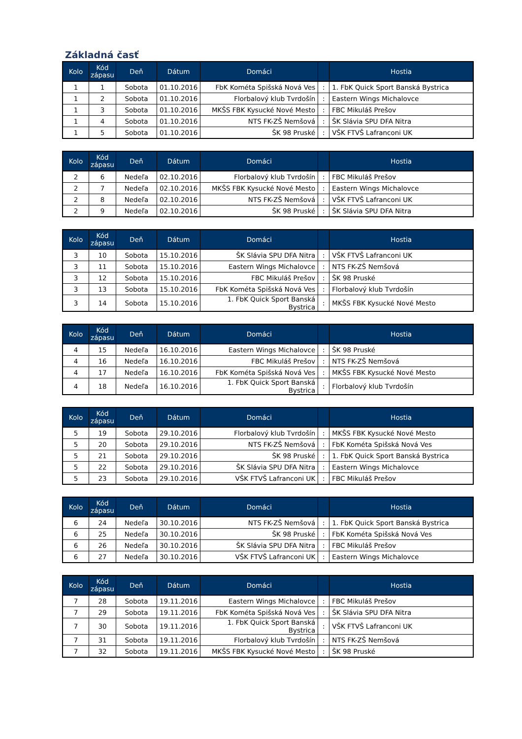Základná časť
| Kolo | Kód zápasu | Deň | Dátum | Domáci | | Hostia |
| --- | --- | --- | --- | --- | --- | --- |
| 1 | 1 | Sobota | 01.10.2016 | FbK Kométa Spišská Nová Ves | : | 1. FbK Quick Sport Banská Bystrica |
| 1 | 2 | Sobota | 01.10.2016 | Florbalový klub Tvrdošín | : | Eastern Wings Michalovce |
| 1 | 3 | Sobota | 01.10.2016 | MKŠS FBK Kysucké Nové Mesto | : | FBC Mikuláš Prešov |
| 1 | 4 | Sobota | 01.10.2016 | NTS FK-ZŠ Nemšová | : | ŠK Slávia SPU DFA Nitra |
| 1 | 5 | Sobota | 01.10.2016 | ŠK 98 Pruské | : | VŠK FTVŠ Lafranconi UK |
| Kolo | Kód zápasu | Deň | Dátum | Domáci | | Hostia |
| --- | --- | --- | --- | --- | --- | --- |
| 2 | 6 | Nedeľa | 02.10.2016 | Florbalový klub Tvrdošín | : | FBC Mikuláš Prešov |
| 2 | 7 | Nedeľa | 02.10.2016 | MKŠS FBK Kysucké Nové Mesto | : | Eastern Wings Michalovce |
| 2 | 8 | Nedeľa | 02.10.2016 | NTS FK-ZŠ Nemšová | : | VŠK FTVŠ Lafranconi UK |
| 2 | 9 | Nedeľa | 02.10.2016 | ŠK 98 Pruské | : | ŠK Slávia SPU DFA Nitra |
| Kolo | Kód zápasu | Deň | Dátum | Domáci | | Hostia |
| --- | --- | --- | --- | --- | --- | --- |
| 3 | 10 | Sobota | 15.10.2016 | ŠK Slávia SPU DFA Nitra | : | VŠK FTVŠ Lafranconi UK |
| 3 | 11 | Sobota | 15.10.2016 | Eastern Wings Michalovce | : | NTS FK-ZŠ Nemšová |
| 3 | 12 | Sobota | 15.10.2016 | FBC Mikuláš Prešov | : | ŠK 98 Pruské |
| 3 | 13 | Sobota | 15.10.2016 | FbK Kométa Spišská Nová Ves | : | Florbalový klub Tvrdošín |
| 3 | 14 | Sobota | 15.10.2016 | 1. FbK Quick Sport Banská Bystrica | : | MKŠS FBK Kysucké Nové Mesto |
| Kolo | Kód zápasu | Deň | Dátum | Domáci | | Hostia |
| --- | --- | --- | --- | --- | --- | --- |
| 4 | 15 | Nedeľa | 16.10.2016 | Eastern Wings Michalovce | : | ŠK 98 Pruské |
| 4 | 16 | Nedeľa | 16.10.2016 | FBC Mikuláš Prešov | : | NTS FK-ZŠ Nemšová |
| 4 | 17 | Nedeľa | 16.10.2016 | FbK Kométa Spišská Nová Ves | : | MKŠS FBK Kysucké Nové Mesto |
| 4 | 18 | Nedeľa | 16.10.2016 | 1. FbK Quick Sport Banská Bystrica | : | Florbalový klub Tvrdošín |
| Kolo | Kód zápasu | Deň | Dátum | Domáci | | Hostia |
| --- | --- | --- | --- | --- | --- | --- |
| 5 | 19 | Sobota | 29.10.2016 | Florbalový klub Tvrdošín | : | MKŠS FBK Kysucké Nové Mesto |
| 5 | 20 | Sobota | 29.10.2016 | NTS FK-ZŠ Nemšová | : | FbK Kométa Spišská Nová Ves |
| 5 | 21 | Sobota | 29.10.2016 | ŠK 98 Pruské | : | 1. FbK Quick Sport Banská Bystrica |
| 5 | 22 | Sobota | 29.10.2016 | ŠK Slávia SPU DFA Nitra | : | Eastern Wings Michalovce |
| 5 | 23 | Sobota | 29.10.2016 | VŠK FTVŠ Lafranconi UK | : | FBC Mikuláš Prešov |
| Kolo | Kód zápasu | Deň | Dátum | Domáci | | Hostia |
| --- | --- | --- | --- | --- | --- | --- |
| 6 | 24 | Nedeľa | 30.10.2016 | NTS FK-ZŠ Nemšová | : | 1. FbK Quick Sport Banská Bystrica |
| 6 | 25 | Nedeľa | 30.10.2016 | ŠK 98 Pruské | : | FbK Kométa Spišská Nová Ves |
| 6 | 26 | Nedeľa | 30.10.2016 | ŠK Slávia SPU DFA Nitra | : | FBC Mikuláš Prešov |
| 6 | 27 | Nedeľa | 30.10.2016 | VŠK FTVŠ Lafranconi UK | : | Eastern Wings Michalovce |
| Kolo | Kód zápasu | Deň | Dátum | Domáci | | Hostia |
| --- | --- | --- | --- | --- | --- | --- |
| 7 | 28 | Sobota | 19.11.2016 | Eastern Wings Michalovce | : | FBC Mikuláš Prešov |
| 7 | 29 | Sobota | 19.11.2016 | FbK Kométa Spišská Nová Ves | : | ŠK Slávia SPU DFA Nitra |
| 7 | 30 | Sobota | 19.11.2016 | 1. FbK Quick Sport Banská Bystrica | : | VŠK FTVŠ Lafranconi UK |
| 7 | 31 | Sobota | 19.11.2016 | Florbalový klub Tvrdošín | : | NTS FK-ZŠ Nemšová |
| 7 | 32 | Sobota | 19.11.2016 | MKŠS FBK Kysucké Nové Mesto | : | ŠK 98 Pruské |